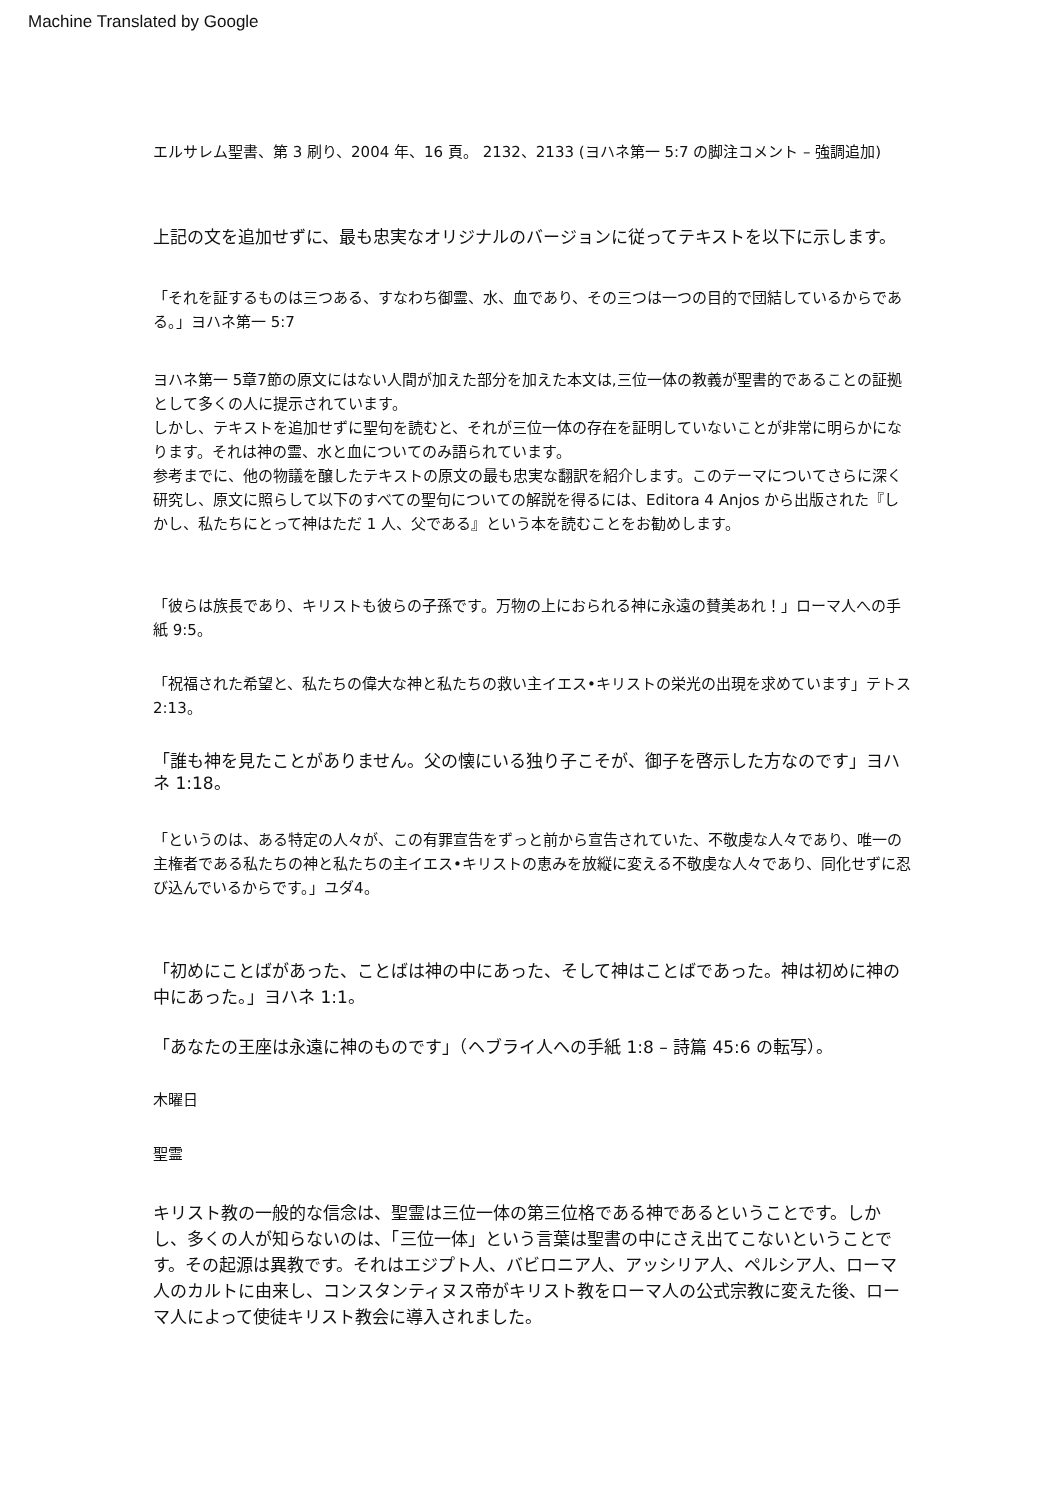Machine Translated by Google
エルサレム聖書、第 3 刷り、2004 年、16 頁。 2132、2133 (ヨハネ第一 5:7 の脚注コメント – 強調追加)
上記の文を追加せずに、最も忠実なオリジナルのバージョンに従ってテキストを以下に示します。
「それを証するものは三つある、すなわち御霊、水、血であり、その三つは一つの目的で団結しているからである。」ヨハネ第一 5:7
ヨハネ第一 5章7節の原文にはない人間が加えた部分を加えた本文は,三位一体の教義が聖書的であることの証拠として多くの人に提示されています。
しかし、テキストを追加せずに聖句を読むと、それが三位一体の存在を証明していないことが非常に明らかになります。それは神の霊、水と血についてのみ語られています。
参考までに、他の物議を醸したテキストの原文の最も忠実な翻訳を紹介します。このテーマについてさらに深く研究し、原文に照らして以下のすべての聖句についての解説を得るには、Editora 4 Anjos から出版された『しかし、私たちにとって神はただ 1 人、父である』という本を読むことをお勧めします。
「彼らは族長であり、キリストも彼らの子孫です。万物の上におられる神に永遠の賛美あれ！」ローマ人への手紙 9:5。
「祝福された希望と、私たちの偉大な神と私たちの救い主イエス•キリストの栄光の出現を求めています」テトス 2:13。
「誰も神を見たことがありません。父の懐にいる独り子こそが、御子を啓示した方なのです」ヨハネ 1:18。
「というのは、ある特定の人々が、この有罪宣告をずっと前から宣告されていた、不敬虔な人々であり、唯一の主権者である私たちの神と私たちの主イエス•キリストの恵みを放縦に変える不敬虔な人々であり、同化せずに忍び込んでいるからです。」ユダ4。
「初めにことばがあった、ことばは神の中にあった、そして神はことばであった。神は初めに神の中にあった。」ヨハネ 1:1。
「あなたの王座は永遠に神のものです」（ヘブライ人への手紙 1:8 – 詩篇 45:6 の転写）。
木曜日
聖霊
キリスト教の一般的な信念は、聖霊は三位一体の第三位格である神であるということです。しかし、多くの人が知らないのは、「三位一体」という言葉は聖書の中にさえ出てこないということです。その起源は異教です。それはエジプト人、バビロニア人、アッシリア人、ペルシア人、ローマ人のカルトに由来し、コンスタンティヌス帝がキリスト教をローマ人の公式宗教に変えた後、ローマ人によって使徒キリスト教会に導入されました。